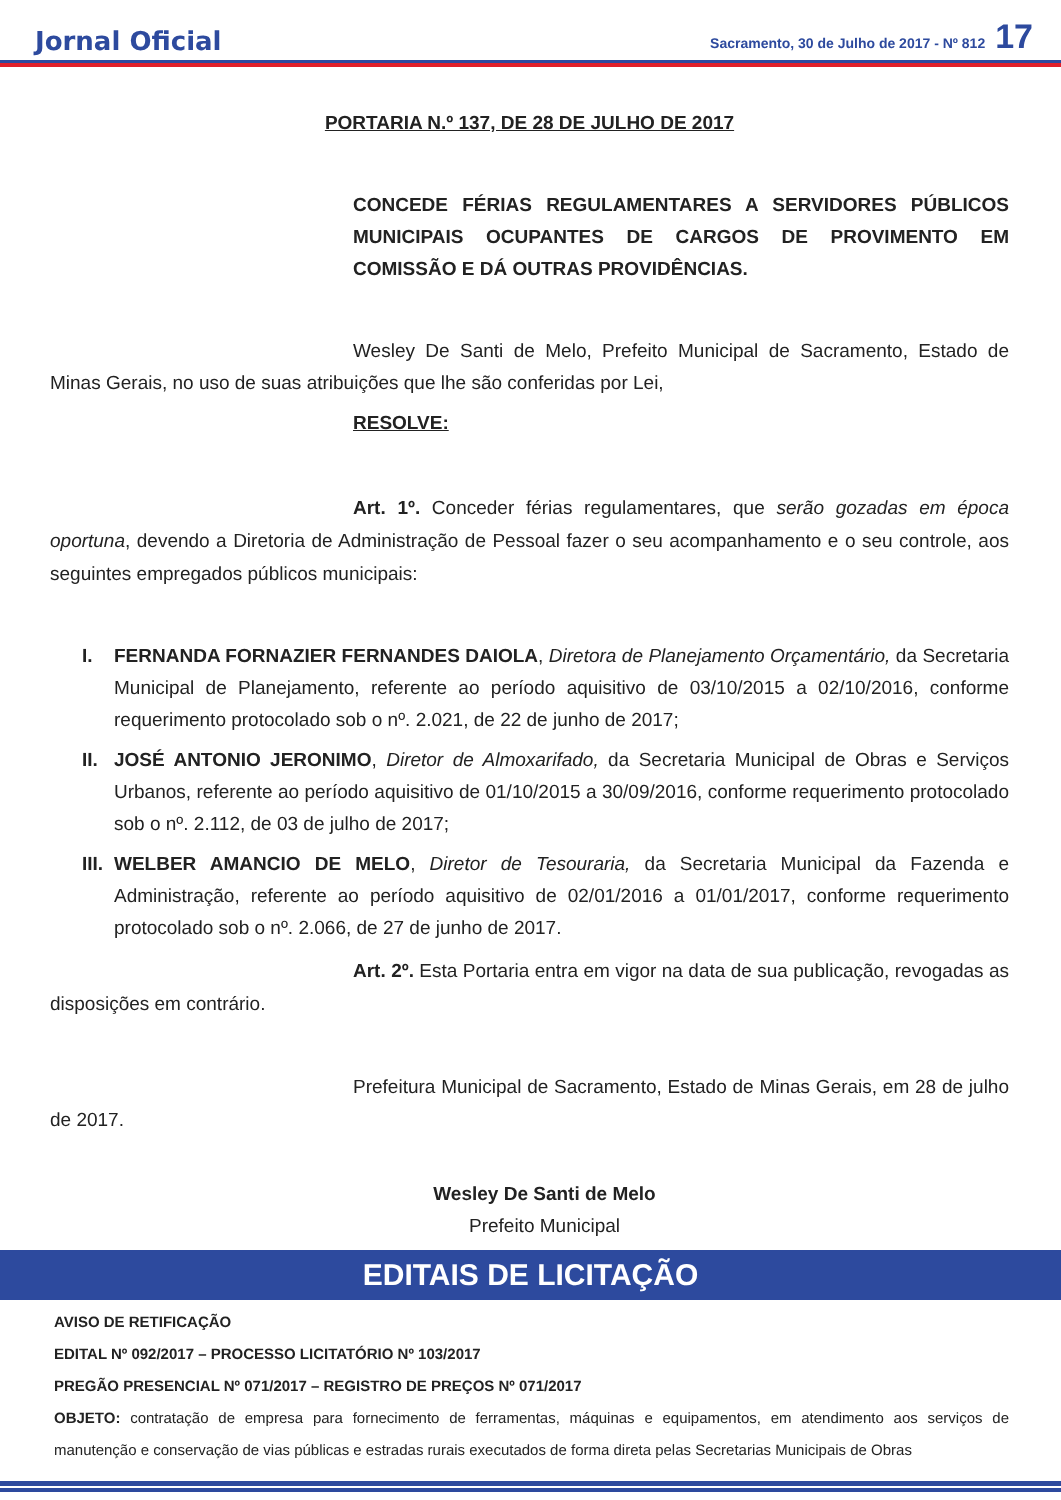Jornal Oficial Sacramento, 30 de Julho de 2017 - Nº 812 17
PORTARIA N.º 137, DE 28 DE JULHO DE 2017
CONCEDE FÉRIAS REGULAMENTARES A SERVIDORES PÚBLICOS MUNICIPAIS OCUPANTES DE CARGOS DE PROVIMENTO EM COMISSÃO E DÁ OUTRAS PROVIDÊNCIAS.
Wesley De Santi de Melo, Prefeito Municipal de Sacramento, Estado de Minas Gerais, no uso de suas atribuições que lhe são conferidas por Lei,
RESOLVE:
Art. 1º. Conceder férias regulamentares, que serão gozadas em época oportuna, devendo a Diretoria de Administração de Pessoal fazer o seu acompanhamento e o seu controle, aos seguintes empregados públicos municipais:
I. FERNANDA FORNAZIER FERNANDES DAIOLA, Diretora de Planejamento Orçamentário, da Secretaria Municipal de Planejamento, referente ao período aquisitivo de 03/10/2015 a 02/10/2016, conforme requerimento protocolado sob o nº. 2.021, de 22 de junho de 2017;
II.
JOSÉ ANTONIO JERONIMO, Diretor de Almoxarifado, da Secretaria Municipal de Obras e Serviços Urbanos, referente ao período aquisitivo de 01/10/2015 a 30/09/2016, conforme requerimento protocolado sob o nº. 2.112, de 03 de julho de 2017;
III.
WELBER AMANCIO DE MELO, Diretor de Tesouraria, da Secretaria Municipal da Fazenda e Administração, referente ao período aquisitivo de 02/01/2016 a 01/01/2017, conforme requerimento protocolado sob o nº. 2.066, de 27 de junho de 2017.
Art. 2º. Esta Portaria entra em vigor na data de sua publicação, revogadas as disposições em contrário.
Prefeitura Municipal de Sacramento, Estado de Minas Gerais, em 28 de julho de 2017.
Wesley De Santi de Melo
Prefeito Municipal
EDITAIS DE LICITAÇÃO
AVISO DE RETIFICAÇÃO
EDITAL Nº 092/2017 – PROCESSO LICITATÓRIO Nº 103/2017
PREGÃO PRESENCIAL Nº 071/2017 – REGISTRO DE PREÇOS Nº 071/2017
OBJETO: contratação de empresa para fornecimento de ferramentas, máquinas e equipamentos, em atendimento aos serviços de manutenção e conservação de vias públicas e estradas rurais executados de forma direta pelas Secretarias Municipais de Obras